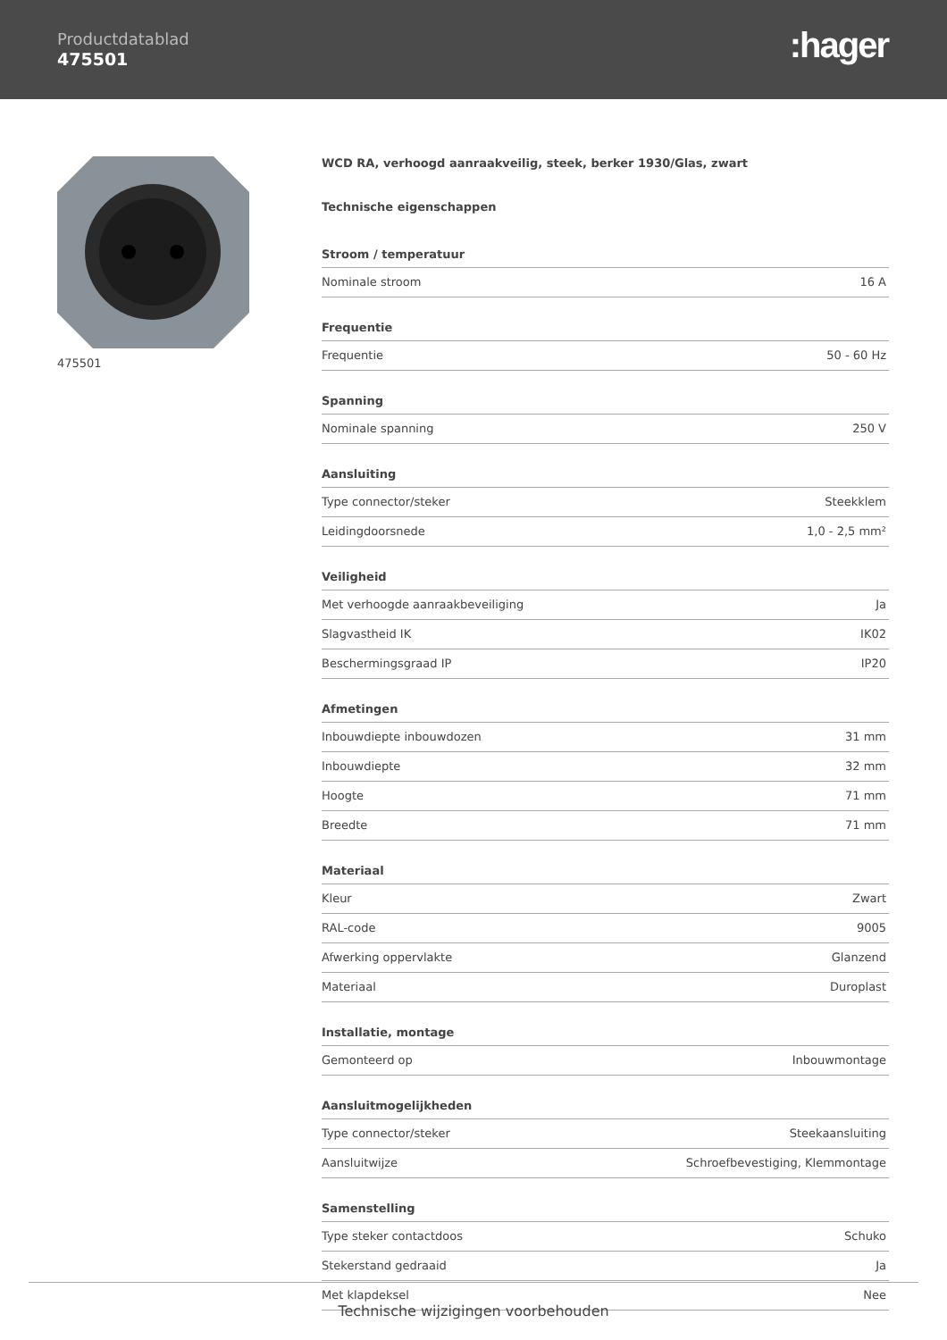Productdatablad
475501
:hager
475501
WCD RA, verhoogd aanraakveilig, steek, berker 1930/Glas, zwart
Technische eigenschappen
Stroom / temperatuur
| Nominale stroom | 16 A |
Frequentie
| Frequentie | 50 - 60 Hz |
Spanning
| Nominale spanning | 250 V |
Aansluiting
| Type connector/steker | Steekklem |
| Leidingdoorsnede | 1,0 - 2,5 mm² |
Veiligheid
| Met verhoogde aanraakbeveiliging | Ja |
| Slagvastheid IK | IK02 |
| Beschermingsgraad IP | IP20 |
Afmetingen
| Inbouwdiepte inbouwdozen | 31 mm |
| Inbouwdiepte | 32 mm |
| Hoogte | 71 mm |
| Breedte | 71 mm |
Materiaal
| Kleur | Zwart |
| RAL-code | 9005 |
| Afwerking oppervlakte | Glanzend |
| Materiaal | Duroplast |
Installatie, montage
| Gemonteerd op | Inbouwmontage |
Aansluitmogelijkheden
| Type connector/steker | Steekaansluiting |
| Aansluitwijze | Schroefbevestiging, Klemmontage |
Samenstelling
| Type steker contactdoos | Schuko |
| Stekerstand gedraaid | Ja |
| Met klapdeksel | Nee |
Technische wijzigingen voorbehouden